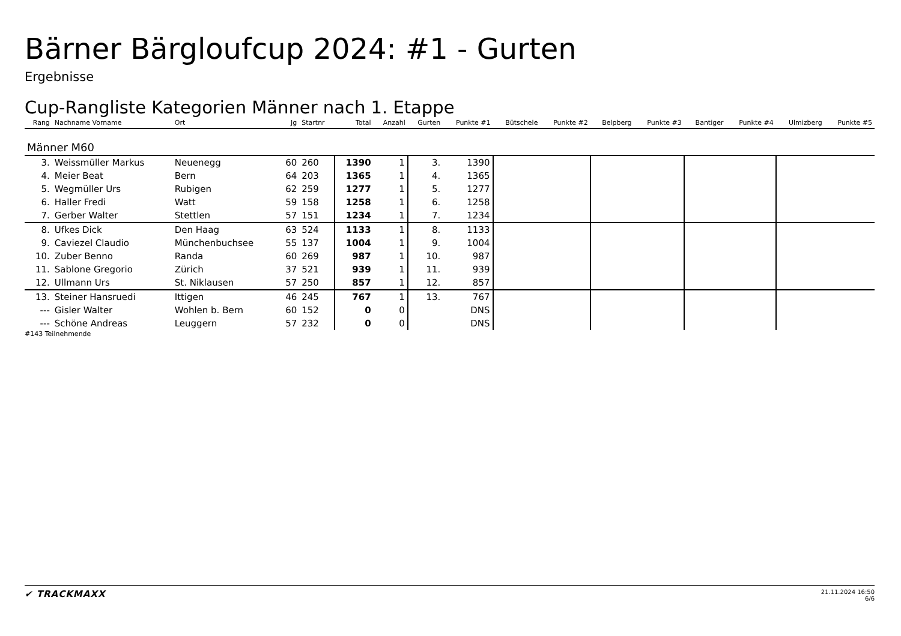Bärner Bärgloufcup 2024: #1 - Gurten
Ergebnisse
Cup-Rangliste Kategorien Männer nach 1. Etappe
| Rang | Nachname Vorname | Ort | Jg | Startnr | Total | Anzahl | Gurten | Punkte #1 | Bütschele | Punkte #2 | Belpberg | Punkte #3 | Bantiger | Punkte #4 | Ulmizberg | Punkte #5 |
| --- | --- | --- | --- | --- | --- | --- | --- | --- | --- | --- | --- | --- | --- | --- | --- | --- |
| Männer M60 | | | | | | | | | | | | | | | | |
| 3. | Weissmüller Markus | Neuenegg | 60 | 260 | 1390 | 1 | 3. | 1390 | | | | | | | | |
| 4. | Meier Beat | Bern | 64 | 203 | 1365 | 1 | 4. | 1365 | | | | | | | | |
| 5. | Wegmüller Urs | Rubigen | 62 | 259 | 1277 | 1 | 5. | 1277 | | | | | | | | |
| 6. | Haller Fredi | Watt | 59 | 158 | 1258 | 1 | 6. | 1258 | | | | | | | | |
| 7. | Gerber Walter | Stettlen | 57 | 151 | 1234 | 1 | 7. | 1234 | | | | | | | | |
| 8. | Ufkes Dick | Den Haag | 63 | 524 | 1133 | 1 | 8. | 1133 | | | | | | | | |
| 9. | Caviezel Claudio | Münchenbuchsee | 55 | 137 | 1004 | 1 | 9. | 1004 | | | | | | | | |
| 10. | Zuber Benno | Randa | 60 | 269 | 987 | 1 | 10. | 987 | | | | | | | | |
| 11. | Sablone Gregorio | Zürich | 37 | 521 | 939 | 1 | 11. | 939 | | | | | | | | |
| 12. | Ullmann Urs | St. Niklausen | 57 | 250 | 857 | 1 | 12. | 857 | | | | | | | | |
| 13. | Steiner Hansruedi | Ittigen | 46 | 245 | 767 | 1 | 13. | 767 | | | | | | | | |
| --- | Gisler Walter | Wohlen b. Bern | 60 | 152 | 0 | 0 | | DNS | | | | | | | | |
| --- | Schöne Andreas | Leuggern | 57 | 232 | 0 | 0 | | DNS | | | | | | | | |
#143 Teilnehmende
✔ TRACKMAXX
21.11.2024 16:50
6/6